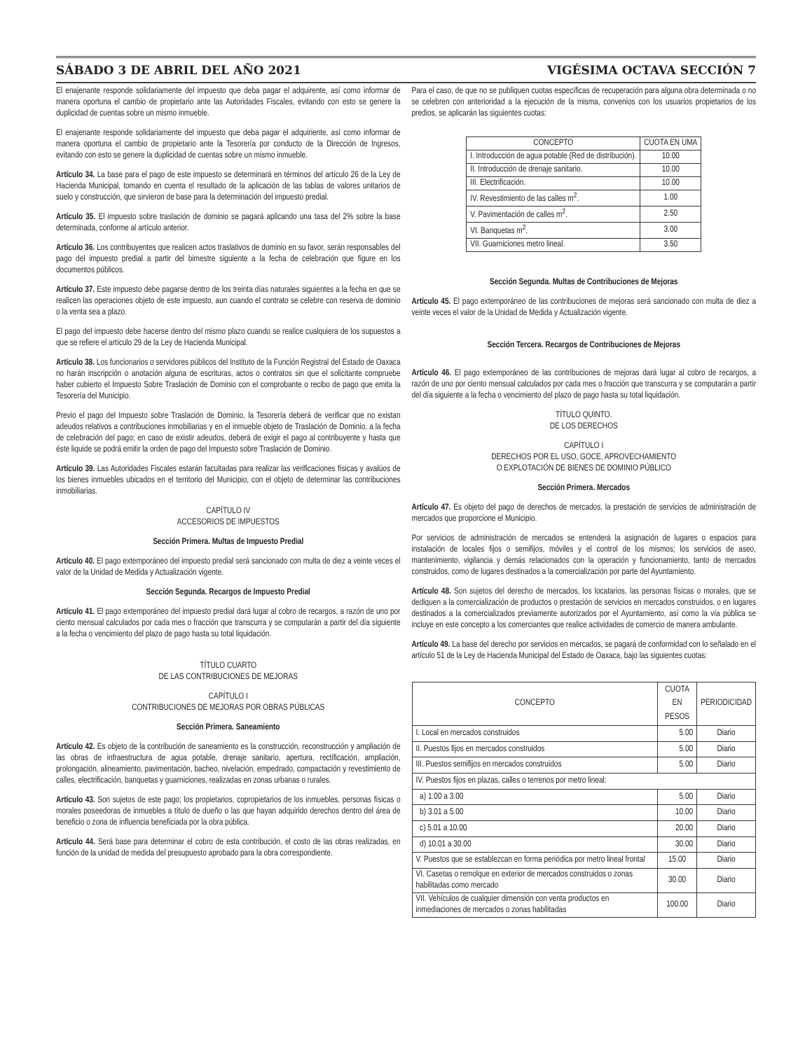SÁBADO 3 DE ABRIL DEL AÑO 2021 VIGÉSIMA OCTAVA SECCIÓN 7
El enajenante responde solidariamente del impuesto que deba pagar el adquirente, así como informar de manera oportuna el cambio de propietario ante las Autoridades Fiscales, evitando con esto se genere la duplicidad de cuentas sobre un mismo inmueble.
El enajenante responde solidariamente del impuesto que deba pagar el adquiriente, así como informar de manera oportuna el cambio de propietario ante la Tesorería por conducto de la Dirección de Ingresos, evitando con esto se genere la duplicidad de cuentas sobre un mismo inmueble.
Artículo 34. La base para el pago de este impuesto se determinará en términos del artículo 26 de la Ley de Hacienda Municipal, tomando en cuenta el resultado de la aplicación de las tablas de valores unitarios de suelo y construcción, que sirvieron de base para la determinación del impuesto predial.
Artículo 35. El impuesto sobre traslación de dominio se pagará aplicando una tasa del 2% sobre la base determinada, conforme al artículo anterior.
Artículo 36. Los contribuyentes que realicen actos traslativos de dominio en su favor, serán responsables del pago del impuesto predial a partir del bimestre siguiente a la fecha de celebración que figure en los documentos públicos.
Artículo 37. Este impuesto debe pagarse dentro de los treinta días naturales siguientes a la fecha en que se realicen las operaciones objeto de este impuesto, aun cuando el contrato se celebre con reserva de dominio o la venta sea a plazo.
El pago del impuesto debe hacerse dentro del mismo plazo cuando se realice cualquiera de los supuestos a que se refiere el artículo 29 de la Ley de Hacienda Municipal.
Artículo 38. Los funcionarios o servidores públicos del Instituto de la Función Registral del Estado de Oaxaca no harán inscripción o anotación alguna de escrituras, actos o contratos sin que el solicitante compruebe haber cubierto el Impuesto Sobre Traslación de Dominio con el comprobante o recibo de pago que emita la Tesorería del Municipio.
Previo el pago del Impuesto sobre Traslación de Dominio, la Tesorería deberá de verificar que no existan adeudos relativos a contribuciones inmobiliarias y en el inmueble objeto de Traslación de Dominio, a la fecha de celebración del pago; en caso de existir adeudos, deberá de exigir el pago al contribuyente y hasta que éste liquide se podrá emitir la orden de pago del Impuesto sobre Traslación de Dominio.
Artículo 39. Las Autoridades Fiscales estarán facultadas para realizar las verificaciones físicas y avalúos de los bienes inmuebles ubicados en el territorio del Municipio, con el objeto de determinar las contribuciones inmobiliarias.
CAPÍTULO IV
ACCESORIOS DE IMPUESTOS
Sección Primera. Multas de Impuesto Predial
Artículo 40. El pago extemporáneo del impuesto predial será sancionado con multa de diez a veinte veces el valor de la Unidad de Medida y Actualización vigente.
Sección Segunda. Recargos de Impuesto Predial
Artículo 41. El pago extemporáneo del impuesto predial dará lugar al cobro de recargos, a razón de uno por ciento mensual calculados por cada mes o fracción que transcurra y se computarán a partir del día siguiente a la fecha o vencimiento del plazo de pago hasta su total liquidación.
TÍTULO CUARTO
DE LAS CONTRIBUCIONES DE MEJORAS
CAPÍTULO I
CONTRIBUCIONES DE MEJORAS POR OBRAS PÚBLICAS
Sección Primera. Saneamiento
Artículo 42. Es objeto de la contribución de saneamiento es la construcción, reconstrucción y ampliación de las obras de infraestructura de agua potable, drenaje sanitario, apertura, rectificación, ampliación, prolongación, alineamiento, pavimentación, bacheo, nivelación, empedrado, compactación y revestimiento de calles, electrificación, banquetas y guarniciones, realizadas en zonas urbanas o rurales.
Artículo 43. Son sujetos de este pago; los propietarios, copropietarios de los inmuebles, personas físicas o morales poseedoras de inmuebles a título de dueño o las que hayan adquirido derechos dentro del área de beneficio o zona de influencia beneficiada por la obra pública.
Artículo 44. Será base para determinar el cobro de esta contribución, el costo de las obras realizadas, en función de la unidad de medida del presupuesto aprobado para la obra correspondiente.
Para el caso, de que no se publiquen cuotas específicas de recuperación para alguna obra determinada o no se celebren con anterioridad a la ejecución de la misma, convenios con los usuarios propietarios de los predios, se aplicarán las siguientes cuotas:
| CONCEPTO | CUOTA EN UMA |
| --- | --- |
| I. Introducción de agua potable (Red de distribución). | 10.00 |
| II. Introducción de drenaje sanitario. | 10.00 |
| III. Electrificación. | 10.00 |
| IV. Revestimiento de las calles m<sup>2</sup>. | 1.00 |
| V. Pavimentación de calles m<sup>2</sup>. | 2.50 |
| VI. Banquetas m<sup>2</sup>. | 3.00 |
| VII. Guarniciones metro lineal. | 3.50 |
Sección Segunda. Multas de Contribuciones de Mejoras
Artículo 45. El pago extemporáneo de las contribuciones de mejoras será sancionado con multa de diez a veinte veces el valor de la Unidad de Medida y Actualización vigente.
Sección Tercera. Recargos de Contribuciones de Mejoras
Artículo 46. El pago extemporáneo de las contribuciones de mejoras dará lugar al cobro de recargos, a razón de uno por ciento mensual calculados por cada mes o fracción que transcurra y se computarán a partir del día siguiente a la fecha o vencimiento del plazo de pago hasta su total liquidación.
TÍTULO QUINTO.
DE LOS DERECHOS
CAPÍTULO I
DERECHOS POR EL USO, GOCE, APROVECHAMIENTO
O EXPLOTACIÓN DE BIENES DE DOMINIO PÚBLICO
Sección Primera. Mercados
Artículo 47. Es objeto del pago de derechos de mercados, la prestación de servicios de administración de mercados que proporcione el Municipio.
Por servicios de administración de mercados se entenderá la asignación de lugares o espacios para instalación de locales fijos o semifijos, móviles y el control de los mismos; los servicios de aseo, mantenimiento, vigilancia y demás relacionados con la operación y funcionamiento, tanto de mercados construidos, como de lugares destinados a la comercialización por parte del Ayuntamiento.
Artículo 48. Son sujetos del derecho de mercados, los locatarios, las personas físicas o morales, que se dediquen a la comercialización de productos o prestación de servicios en mercados construidos, o en lugares destinados a la comercializados previamente autorizados por el Ayuntamiento, así como la vía pública se incluye en este concepto a los comerciantes que realice actividades de comercio de manera ambulante.
Artículo 49. La base del derecho por servicios en mercados, se pagará de conformidad con lo señalado en el artículo 51 de la Ley de Hacienda Municipal del Estado de Oaxaca, bajo las siguientes cuotas:
| CONCEPTO | CUOTA EN PESOS | PERIODICIDAD |
| --- | --- | --- |
| I. Local en mercados construidos | 5.00 | Diario |
| II. Puestos fijos en mercados construidos | 5.00 | Diario |
| III. Puestos semifijos en mercados construidos | 5.00 | Diario |
| IV. Puestos fijos en plazas, calles o terrenos por metro lineal: | | |
| a) 1.00 a 3.00 | 5.00 | Diario |
| b) 3.01 a 5.00 | 10.00 | Diario |
| c) 5.01 a 10.00 | 20.00 | Diario |
| d) 10.01 a 30.00 | 30.00 | Diario |
| V. Puestos que se establezcan en forma periódica por metro lineal frontal | 15.00 | Diario |
| VI. Casetas o remolque en exterior de mercados construidos o zonas habilitadas como mercado | 30.00 | Diario |
| VII. Vehículos de cualquier dimensión con venta productos en inmediaciones de mercados o zonas habilitadas | 100.00 | Diario |